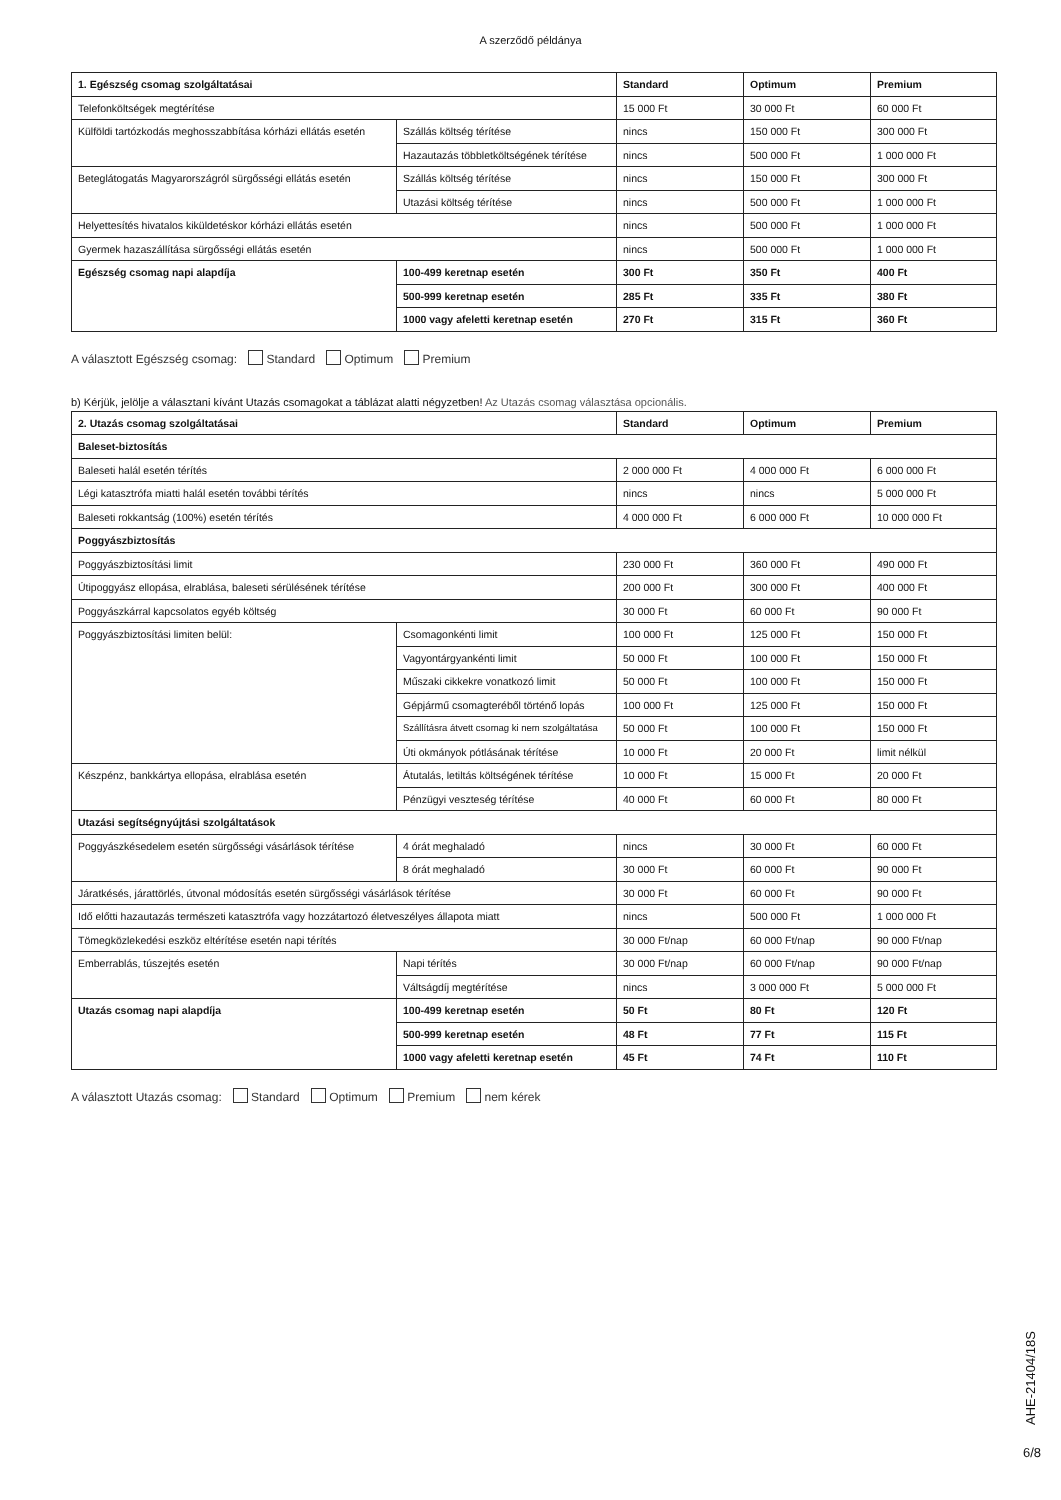A szerződő példánya
| 1. Egészség csomag szolgáltatásai | | Standard | Optimum | Premium |
| --- | --- | --- | --- | --- |
| Telefonköltségek megtérítése | | 15 000 Ft | 30 000 Ft | 60 000 Ft |
| Külföldi tartózkodás meghosszabbítása kórházi ellátás esetén | Szállás költség térítése | nincs | 150 000 Ft | 300 000 Ft |
| | Hazautazás többletköltségének térítése | nincs | 500 000 Ft | 1 000 000 Ft |
| Beteglátogatás Magyarországról sürgősségi ellátás esetén | Szállás költség térítése | nincs | 150 000 Ft | 300 000 Ft |
| | Utazási költség térítése | nincs | 500 000 Ft | 1 000 000 Ft |
| Helyettesítés hivatalos kiküldetéskor kórházi ellátás esetén | | nincs | 500 000 Ft | 1 000 000 Ft |
| Gyermek hazaszállítása sürgősségi ellátás esetén | | nincs | 500 000 Ft | 1 000 000 Ft |
| Egészség csomag napi alapdíja | 100-499 keretnap esetén | 300 Ft | 350 Ft | 400 Ft |
| | 500-999 keretnap esetén | 285 Ft | 335 Ft | 380 Ft |
| | 1000 vagy afeletti keretnap esetén | 270 Ft | 315 Ft | 360 Ft |
A választott Egészség csomag: Standard Optimum Premium
b) Kérjük, jelölje a választani kívánt Utazás csomagokat a táblázat alatti négyzetben! Az Utazás csomag választása opcionális.
| 2. Utazás csomag szolgáltatásai | | Standard | Optimum | Premium |
| --- | --- | --- | --- | --- |
| Baleset-biztosítás | | | | |
| Baleseti halál esetén térítés | | 2 000 000 Ft | 4 000 000 Ft | 6 000 000 Ft |
| Légi katasztrófa miatti halál esetén további térítés | | nincs | nincs | 5 000 000 Ft |
| Baleseti rokkantság (100%) esetén térítés | | 4 000 000 Ft | 6 000 000 Ft | 10 000 000 Ft |
| Poggyászbiztosítás | | | | |
| Poggyászbiztosítási limit | | 230 000 Ft | 360 000 Ft | 490 000 Ft |
| Útipoggyász ellopása, elrablása, baleseti sérülésének térítése | | 200 000 Ft | 300 000 Ft | 400 000 Ft |
| Poggyászkárral kapcsolatos egyéb költség | | 30 000 Ft | 60 000 Ft | 90 000 Ft |
| Poggyászbiztosítási limiten belül: | Csomagonkénti limit | 100 000 Ft | 125 000 Ft | 150 000 Ft |
| | Vagyontárgyankénti limit | 50 000 Ft | 100 000 Ft | 150 000 Ft |
| | Műszaki cikkekre vonatkozó limit | 50 000 Ft | 100 000 Ft | 150 000 Ft |
| | Gépjármű csomagteréből történő lopás | 100 000 Ft | 125 000 Ft | 150 000 Ft |
| | Szállításra átvett csomag ki nem szolgáltatása | 50 000 Ft | 100 000 Ft | 150 000 Ft |
| | Úti okmányok pótlásának térítése | 10 000 Ft | 20 000 Ft | limit nélkül |
| Készpénz, bankkártya ellopása, elrablása esetén | Átutalás, letiltás költségének térítése | 10 000 Ft | 15 000 Ft | 20 000 Ft |
| | Pénzügyi veszteség térítése | 40 000 Ft | 60 000 Ft | 80 000 Ft |
| Utazási segítségnyújtási szolgáltatások | | | | |
| Poggyászkésedelem esetén sürgősségi vásárlások térítése | 4 órát meghaladó | nincs | 30 000 Ft | 60 000 Ft |
| | 8 órát meghaladó | 30 000 Ft | 60 000 Ft | 90 000 Ft |
| Járatkésés, járattörlés, útvonal módosítás esetén sürgősségi vásárlások térítése | | 30 000 Ft | 60 000 Ft | 90 000 Ft |
| Idő előtti hazautazás természeti katasztrófa vagy hozzátartozó életveszélyes állapota miatt | | nincs | 500 000 Ft | 1 000 000 Ft |
| Tömegközlekedési eszköz eltérítése esetén napi térítés | | 30 000 Ft/nap | 60 000 Ft/nap | 90 000 Ft/nap |
| Emberrablás, túszejtés esetén | Napi térítés | 30 000 Ft/nap | 60 000 Ft/nap | 90 000 Ft/nap |
| | Váltságdíj megtérítése | nincs | 3 000 000 Ft | 5 000 000 Ft |
| Utazás csomag napi alapdíja | 100-499 keretnap esetén | 50 Ft | 80 Ft | 120 Ft |
| | 500-999 keretnap esetén | 48 Ft | 77 Ft | 115 Ft |
| | 1000 vagy afeletti keretnap esetén | 45 Ft | 74 Ft | 110 Ft |
A választott Utazás csomag: Standard Optimum Premium nem kérek
AHE-21404/18S
6/8